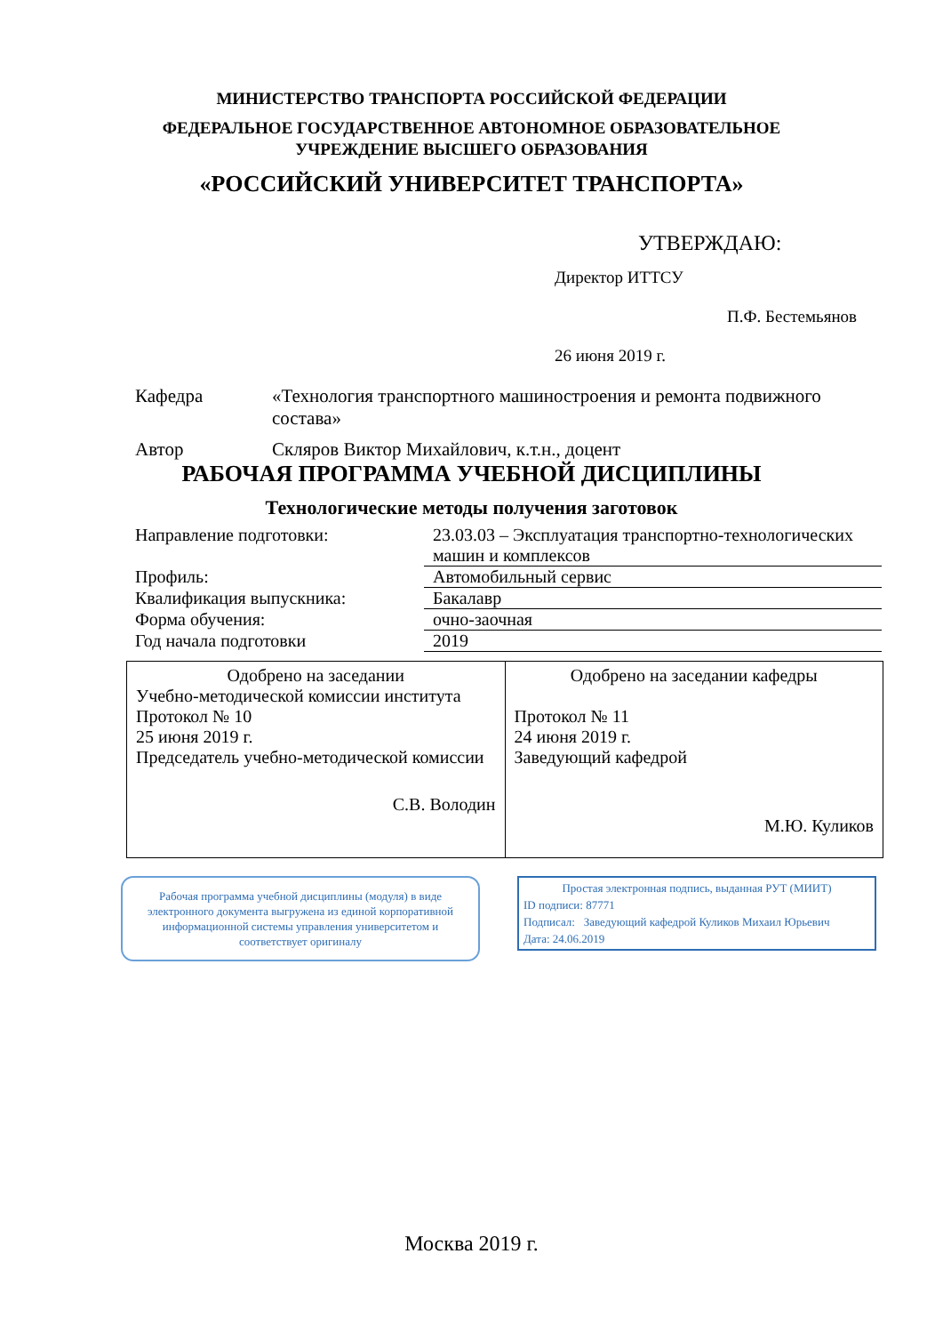МИНИСТЕРСТВО ТРАНСПОРТА РОССИЙСКОЙ ФЕДЕРАЦИИ
ФЕДЕРАЛЬНОЕ ГОСУДАРСТВЕННОЕ АВТОНОМНОЕ ОБРАЗОВАТЕЛЬНОЕ
УЧРЕЖДЕНИЕ ВЫСШЕГО ОБРАЗОВАНИЯ
«РОССИЙСКИЙ УНИВЕРСИТЕТ ТРАНСПОРТА»
УТВЕРЖДАЮ:
Директор ИТТСУ
П.Ф. Бестемьянов
26 июня 2019 г.
| Кафедра | «Технология транспортного машиностроения и ремонта подвижного состава» |
| Автор | Скляров Виктор Михайлович, к.т.н., доцент |
РАБОЧАЯ ПРОГРАММА УЧЕБНОЙ ДИСЦИПЛИНЫ
Технологические методы получения заготовок
| Направление подготовки: | 23.03.03 – Эксплуатация транспортно-технологических машин и комплексов |
| Профиль: | Автомобильный сервис |
| Квалификация выпускника: | Бакалавр |
| Форма обучения: | очно-заочная |
| Год начала подготовки | 2019 |
| Одобрено на заседании Учебно-методической комиссии института Протокол № 10 25 июня 2019 г. Председатель учебно-методической комиссии С.В. Володин | Одобрено на заседании кафедры Протокол № 11 24 июня 2019 г. Заведующий кафедрой М.Ю. Куликов |
Рабочая программа учебной дисциплины (модуля) в виде электронного документа выгружена из единой корпоративной информационной системы управления университетом и соответствует оригиналу
Простая электронная подпись, выданная РУТ (МИИТ)
ID подписи: 87771
Подписал: Заведующий кафедрой Куликов Михаил Юрьевич
Дата: 24.06.2019
Москва 2019 г.